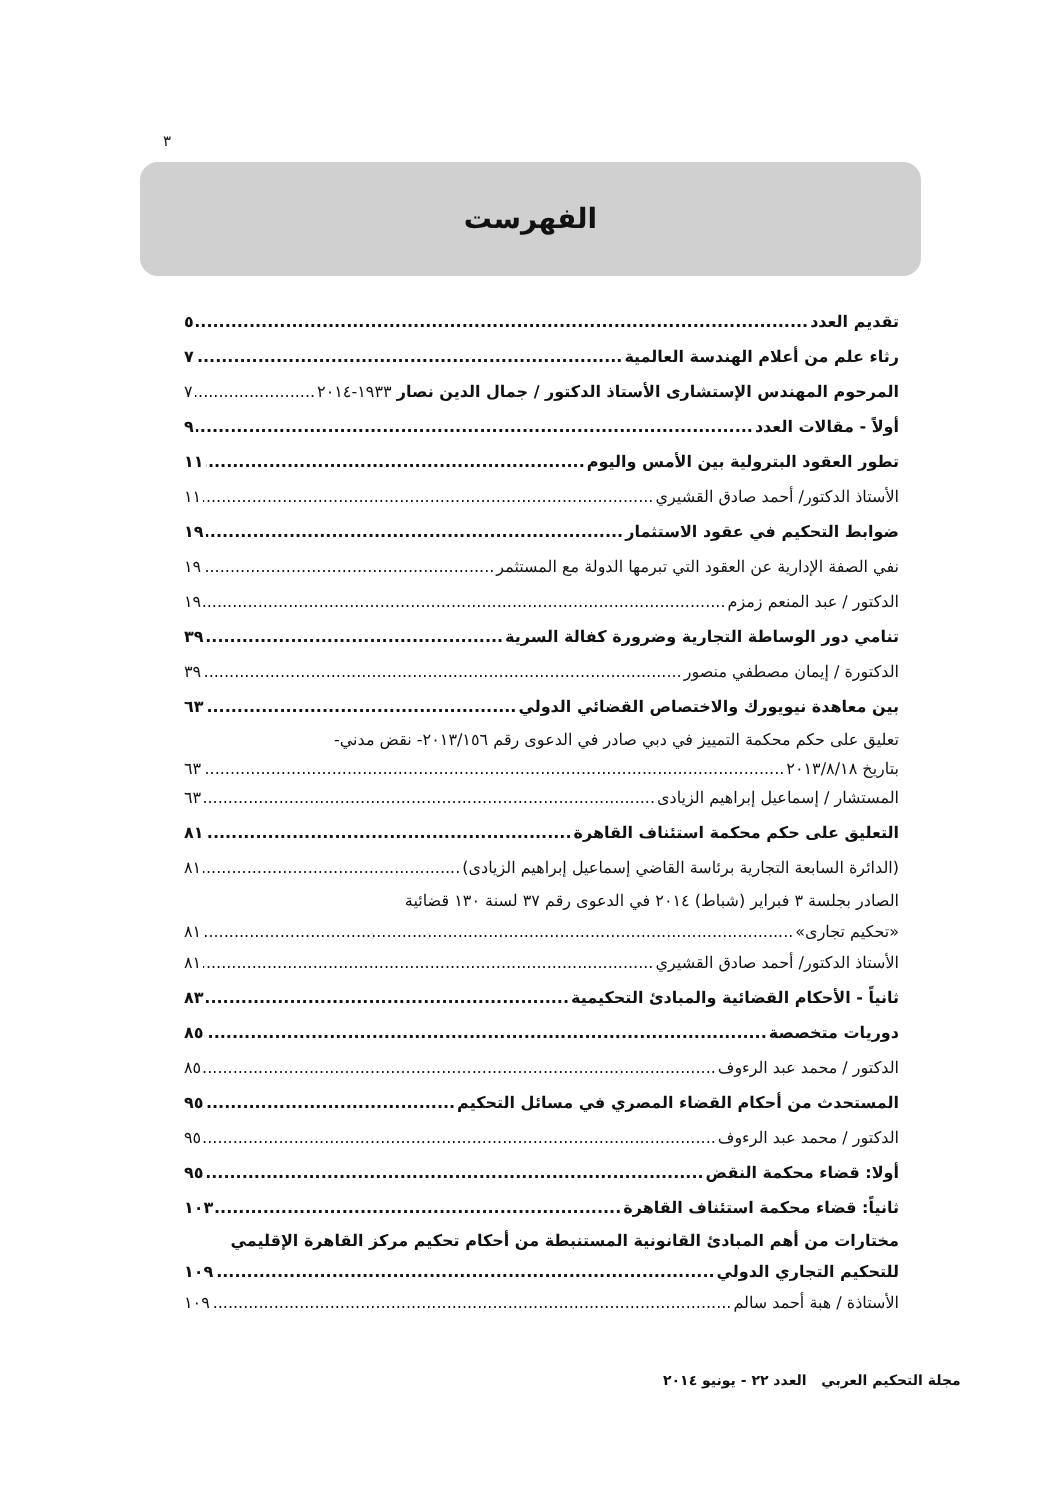٣
الفهرست
تقديم العدد ٥
رثاء علم من أعلام الهندسة العالمية ٧
المرحوم المهندس الإستشارى الأستاذ الدكتور / جمال الدين نصار ١٩٣٣-٢٠١٤ ٧
أولاً - مقالات العدد ٩
تطور العقود البترولية بين الأمس واليوم ١١
الأستاذ الدكتور/ أحمد صادق القشيري ١١
ضوابط التحكيم في عقود الاستثمار ١٩
نفي الصفة الإدارية عن العقود التي تبرمها الدولة مع المستثمر ١٩
الدكتور / عبد المنعم زمزم ١٩
تنامي دور الوساطة التجارية وضرورة كفالة السرية ٣٩
الدكتورة / إيمان مصطفي منصور ٣٩
بين معاهدة نيويورك والاختصاص القضائي الدولي ٦٣
تعليق على حكم محكمة التمييز في دبي صادر في الدعوى رقم ٢٠١٣/١٥٦- نقض مدني-
بتاريخ ٢٠١٣/٨/١٨ ٦٣
المستشار / إسماعيل إبراهيم الزيادى ٦٣
التعليق على حكم محكمة استئناف القاهرة ٨١
(الدائرة السابعة التجارية برئاسة القاضي إسماعيل إبراهيم الزيادى) ٨١
الصادر بجلسة ٣ فبراير (شباط) ٢٠١٤ في الدعوى رقم ٣٧ لسنة ١٣٠ قضائية
«تحكيم تجارى» ٨١
الأستاذ الدكتور/ أحمد صادق القشيري ٨١
ثانياً - الأحكام القضائية والمبادئ التحكيمية ٨٣
دوريات متخصصة ٨٥
الدكتور / محمد عبد الرءوف ٨٥
المستحدث من أحكام القضاء المصري في مسائل التحكيم ٩٥
الدكتور / محمد عبد الرءوف ٩٥
أولا: قضاء محكمة النقض ٩٥
ثانياً: قضاء محكمة استئناف القاهرة ١٠٣
مختارات من أهم المبادئ القانونية المستنبطة من أحكام تحكيم مركز القاهرة الإقليمي
للتحكيم التجاري الدولي ١٠٩
الأستاذة / هبة أحمد سالم ١٠٩
مجلة التحكيم العربي العدد ٢٢ - يونيو ٢٠١٤